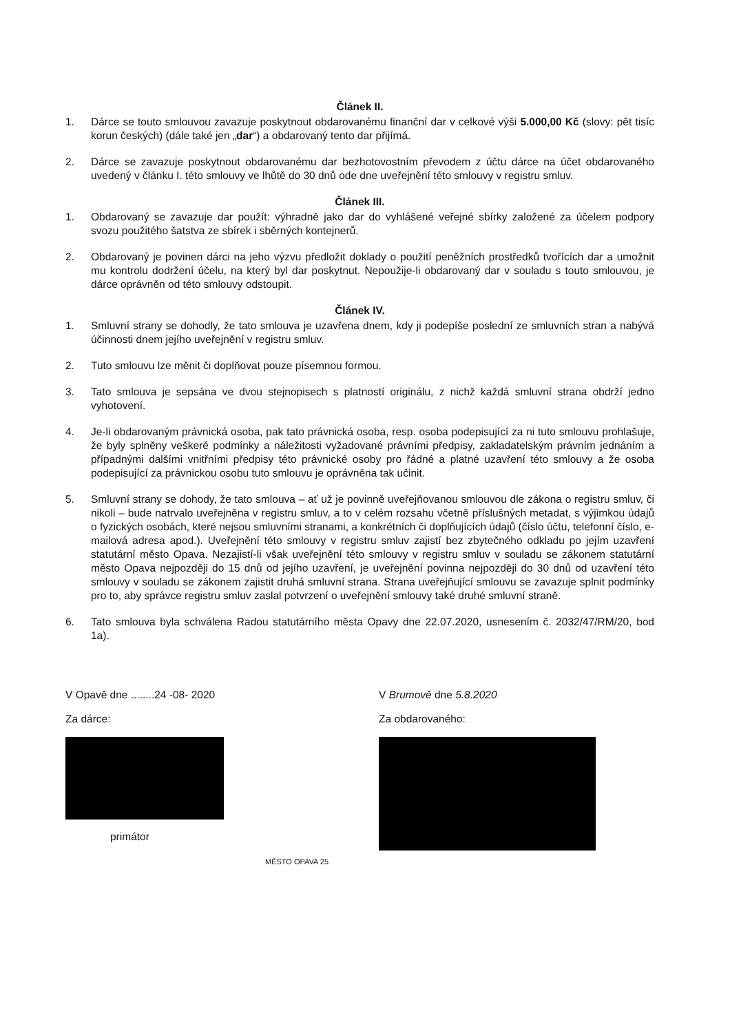Článek II.
1. Dárce se touto smlouvou zavazuje poskytnout obdarovanému finanční dar v celkové výši 5.000,00 Kč (slovy: pět tisíc korun českých) (dále také jen „dar“) a obdarovaný tento dar přijímá.
2. Dárce se zavazuje poskytnout obdarovanému dar bezhotovostním převodem z účtu dárce na účet obdarovaného uvedený v článku I. této smlouvy ve lhůtě do 30 dnů ode dne uveřejnění této smlouvy v registru smluv.
Článek III.
1. Obdarovaný se zavazuje dar použít: výhradně jako dar do vyhlášené veřejné sbírky založené za účelem podpory svozu použitého šatstva ze sbírek i sběrných kontejnerů.
2. Obdarovaný je povinen dárci na jeho výzvu předložit doklady o použití peněžních prostředků tvořících dar a umožnit mu kontrolu dodržení účelu, na který byl dar poskytnut. Nepoužije-li obdarovaný dar v souladu s touto smlouvou, je dárce oprávněn od této smlouvy odstoupit.
Článek IV.
1. Smluvní strany se dohodly, že tato smlouva je uzavřena dnem, kdy ji podepíše poslední ze smluvních stran a nabývá účinnosti dnem jejího uveřejnění v registru smluv.
2. Tuto smlouvu lze měnit či doplňovat pouze písemnou formou.
3. Tato smlouva je sepsána ve dvou stejnopisech s platností originálu, z nichž každá smluvní strana obdrží jedno vyhotovení.
4. Je-li obdarovaným právnická osoba, pak tato právnická osoba, resp. osoba podepisující za ni tuto smlouvu prohlašuje, že byly splněny veškeré podmínky a náležitosti vyžadované právními předpisy, zakladatelským právním jednáním a případnými dalšími vnitřními předpisy této právnické osoby pro řádné a platné uzavření této smlouvy a že osoba podepisující za právnickou osobu tuto smlouvu je oprávněna tak učinit.
5. Smluvní strany se dohody, že tato smlouva – ať už je povinně uveřejňovanou smlouvou dle zákona o registru smluv, či nikoli – bude natrvalo uveřejněna v registru smluv, a to v celém rozsahu včetně příslušných metadat, s výjimkou údajů o fyzických osobách, které nejsou smluvními stranami, a konkrétních či doplňujících údajů (číslo účtu, telefonní číslo, e-mailová adresa apod.). Uveřejnění této smlouvy v registru smluv zajistí bez zbytečného odkladu po jejím uzavření statutární město Opava. Nezajistí-li však uveřejnění této smlouvy v registru smluv v souladu se zákonem statutární město Opava nejpozději do 15 dnů od jejího uzavření, je uveřejnění povinna nejpozději do 30 dnů od uzavření této smlouvy v souladu se zákonem zajistit druhá smluvní strana. Strana uveřejňující smlouvu se zavazuje splnit podmínky pro to, aby správce registru smluv zaslal potvrzení o uveřejnění smlouvy také druhé smluvní straně.
6. Tato smlouva byla schválena Radou statutárního města Opavy dne 22.07.2020, usnesením č. 2032/47/RM/20, bod 1a).
V Opavě dne ........24 -08- 2020
Za dárce:
primátor
MĚSTO OPAVA 25
V Brumově dne 5.8.2020
Za obdarovaného: